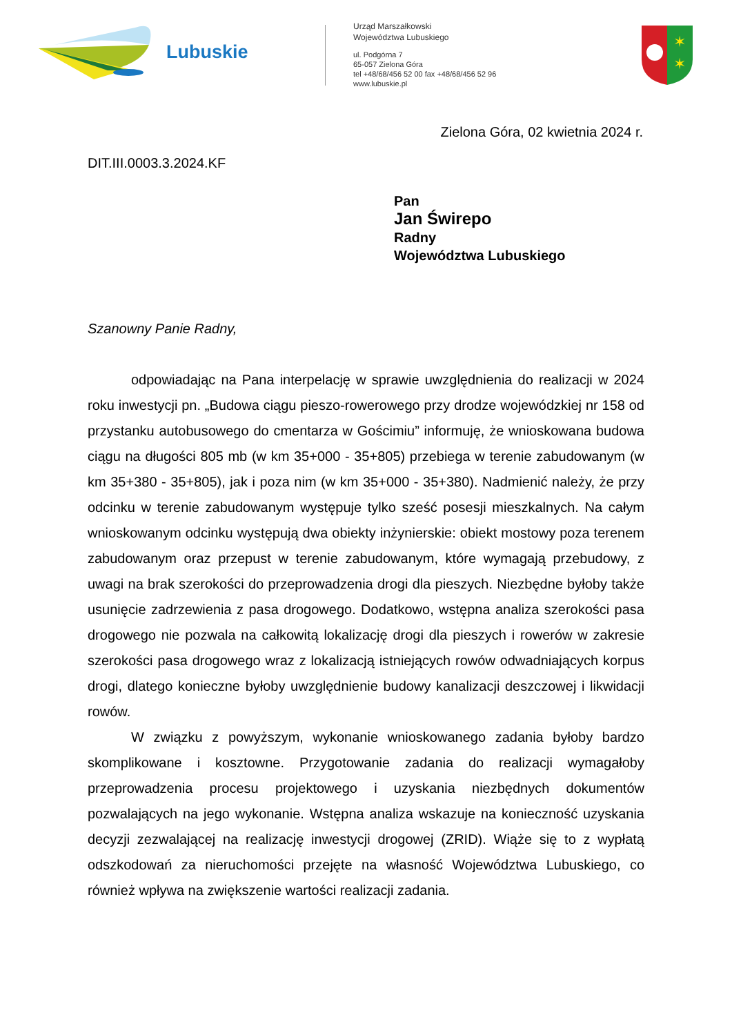Lubuskie
Urząd Marszałkowski
Województwa Lubuskiego
ul. Podgórna 7
65-057 Zielona Góra
tel +48/68/456 52 00 fax +48/68/456 52 96
www.lubuskie.pl
✶
✶
Zielona Góra, 02 kwietnia 2024 r.
DIT.III.0003.3.2024.KF
Pan
Jan Świrepo
Radny
Województwa Lubuskiego
Szanowny Panie Radny,
odpowiadając na Pana interpelację w sprawie uwzględnienia do realizacji w 2024 roku inwestycji pn. „Budowa ciągu pieszo-rowerowego przy drodze wojewódzkiej nr 158 od przystanku autobusowego do cmentarza w Gościmiu” informuję, że wnioskowana budowa ciągu na długości 805 mb (w km 35+000 - 35+805) przebiega w terenie zabudowanym (w km 35+380 - 35+805), jak i poza nim (w km 35+000 - 35+380). Nadmienić należy, że przy odcinku w terenie zabudowanym występuje tylko sześć posesji mieszkalnych. Na całym wnioskowanym odcinku występują dwa obiekty inżynierskie: obiekt mostowy poza terenem zabudowanym oraz przepust w terenie zabudowanym, które wymagają przebudowy, z uwagi na brak szerokości do przeprowadzenia drogi dla pieszych. Niezbędne byłoby także usunięcie zadrzewienia z pasa drogowego. Dodatkowo, wstępna analiza szerokości pasa drogowego nie pozwala na całkowitą lokalizację drogi dla pieszych i rowerów w zakresie szerokości pasa drogowego wraz z lokalizacją istniejących rowów odwadniających korpus drogi, dlatego konieczne byłoby uwzględnienie budowy kanalizacji deszczowej i likwidacji rowów.
W związku z powyższym, wykonanie wnioskowanego zadania byłoby bardzo skomplikowane i kosztowne. Przygotowanie zadania do realizacji wymagałoby przeprowadzenia procesu projektowego i uzyskania niezbędnych dokumentów pozwalających na jego wykonanie. Wstępna analiza wskazuje na konieczność uzyskania decyzji zezwalającej na realizację inwestycji drogowej (ZRID). Wiąże się to z wypłatą odszkodowań za nieruchomości przejęte na własność Województwa Lubuskiego, co również wpływa na zwiększenie wartości realizacji zadania.